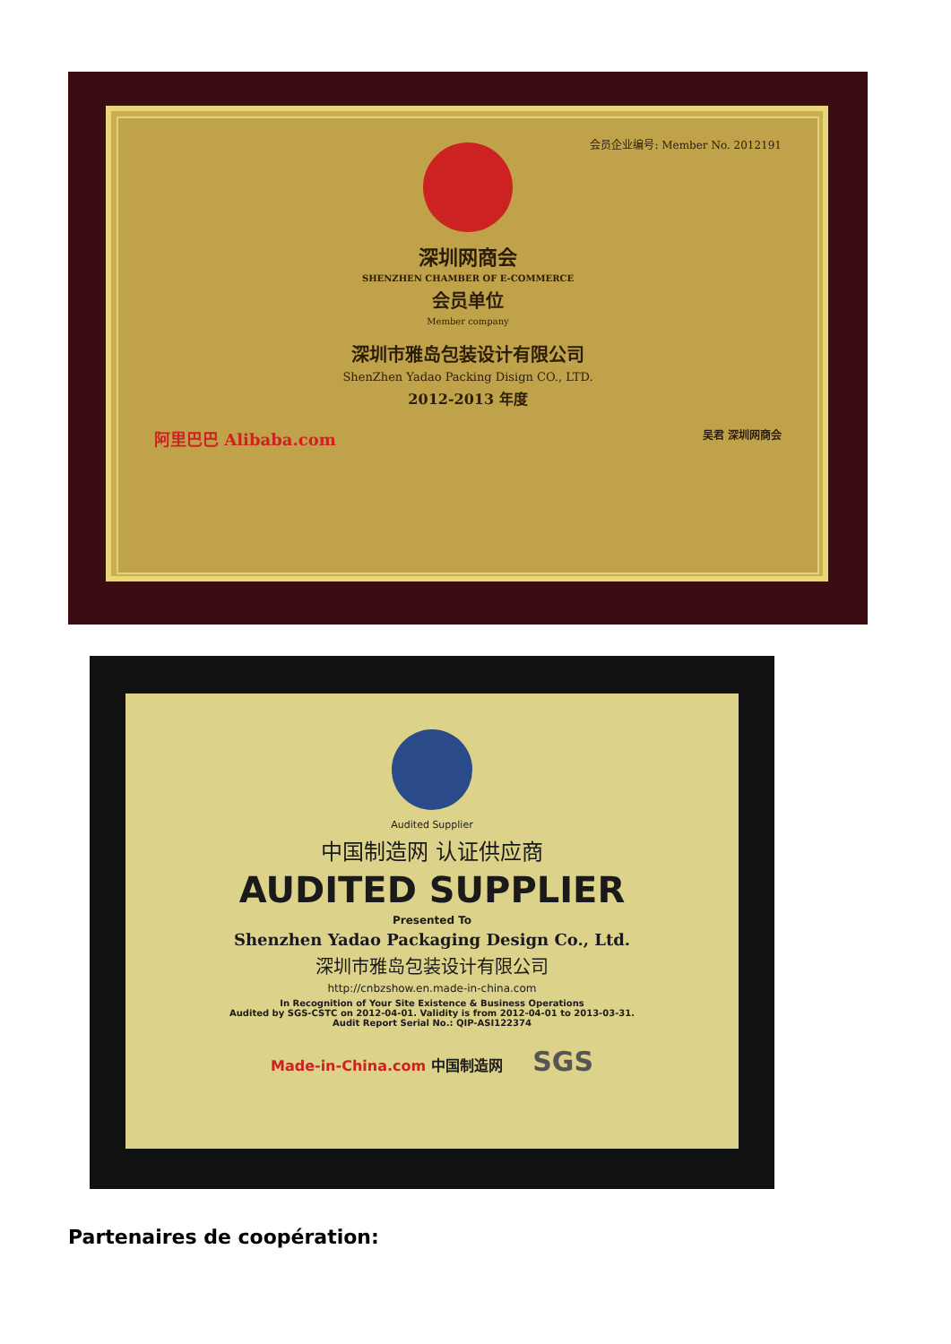会员企业编号: Member No. 2012191
深圳网商会
SHENZHEN CHAMBER OF E-COMMERCE
会员单位
Member company
深圳市雅岛包装设计有限公司
ShenZhen Yadao Packing Disign CO., LTD.
2012-2013 年度
阿里巴巴 Alibaba.com 吴君 深圳网商会
Audited Supplier
中国制造网 认证供应商
AUDITED SUPPLIER
Presented To
Shenzhen Yadao Packaging Design Co., Ltd.
深圳市雅岛包装设计有限公司
http://cnbzshow.en.made-in-china.com
In Recognition of Your Site Existence & Business Operations
Audited by SGS-CSTC on 2012-04-01. Validity is from 2012-04-01 to 2013-03-31.
Audit Report Serial No.: QIP-ASI122374
Made-in-China.com 中国制造网 SGS
Partenaires de coopération: